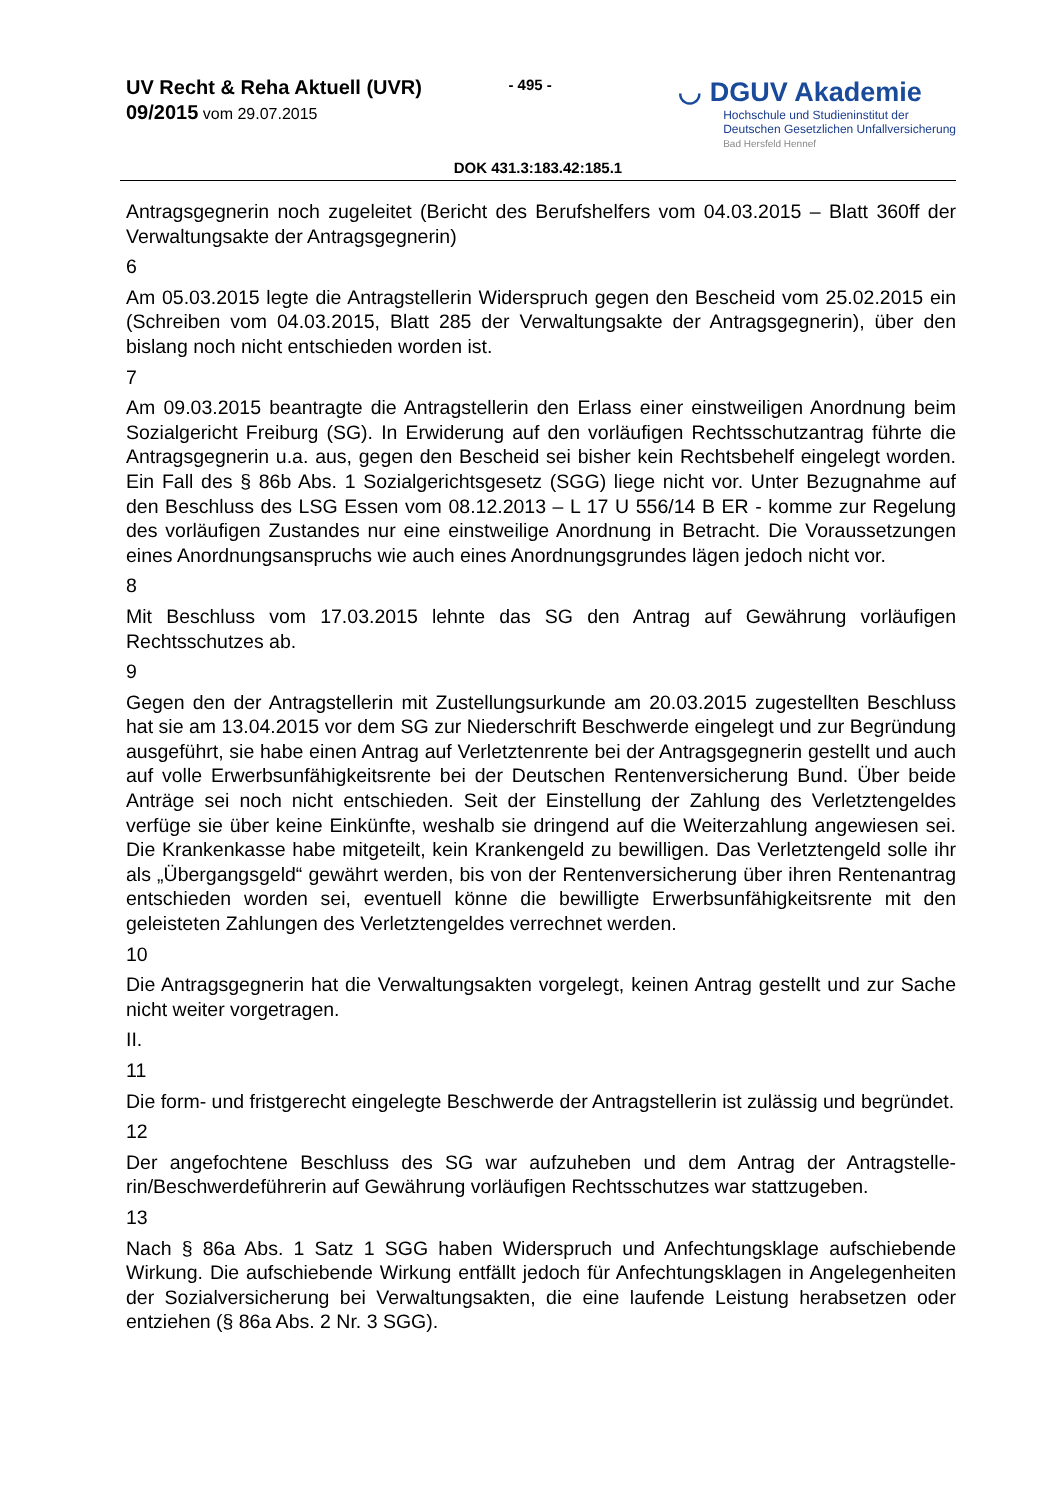UV Recht & Reha Aktuell (UVR)
09/2015 vom 29.07.2015
- 495 -
◡ DGUV Akademie
Hochschule und Studieninstitut der
Deutschen Gesetzlichen Unfallversicherung
Bad Hersfeld Hennef
DOK 431.3:183.42:185.1
Antragsgegnerin noch zugeleitet (Bericht des Berufshelfers vom 04.03.2015 – Blatt 360ff der Verwaltungsakte der Antragsgegnerin)
6
Am 05.03.2015 legte die Antragstellerin Widerspruch gegen den Bescheid vom 25.02.2015 ein (Schreiben vom 04.03.2015, Blatt 285 der Verwaltungsakte der Antrags­gegnerin), über den bislang noch nicht entschieden worden ist.
7
Am 09.03.2015 beantragte die Antragstellerin den Erlass einer einstweiligen Anordnung beim Sozialgericht Freiburg (SG). In Erwiderung auf den vorläufigen Rechtsschutzantrag führte die Antragsgegnerin u.a. aus, gegen den Bescheid sei bisher kein Rechtsbehelf eingelegt worden. Ein Fall des § 86b Abs. 1 Sozialgerichtsgesetz (SGG) liege nicht vor. Unter Bezugnahme auf den Beschluss des LSG Essen vom 08.12.2013 – L 17 U 556/14 B ER - komme zur Regelung des vorläufigen Zustandes nur eine einstweilige Anordnung in Betracht. Die Voraussetzungen eines Anordnungsanspruchs wie auch eines Anordnungs­grundes lägen jedoch nicht vor.
8
Mit Beschluss vom 17.03.2015 lehnte das SG den Antrag auf Gewährung vorläufigen Rechtsschutzes ab.
9
Gegen den der Antragstellerin mit Zustellungsurkunde am 20.03.2015 zugestellten Be­schluss hat sie am 13.04.2015 vor dem SG zur Niederschrift Beschwerde eingelegt und zur Begründung ausgeführt, sie habe einen Antrag auf Verletztenrente bei der Antrags­gegnerin gestellt und auch auf volle Erwerbsunfähigkeitsrente bei der Deutschen Renten­versicherung Bund. Über beide Anträge sei noch nicht entschieden. Seit der Einstellung der Zahlung des Verletztengeldes verfüge sie über keine Einkünfte, weshalb sie dringend auf die Weiterzahlung angewiesen sei. Die Krankenkasse habe mitgeteilt, kein Kranken­geld zu bewilligen. Das Verletztengeld solle ihr als „Übergangsgeld“ gewährt werden, bis von der Rentenversicherung über ihren Rentenantrag entschieden worden sei, eventuell könne die bewilligte Erwerbsunfähigkeitsrente mit den geleisteten Zahlungen des Ver­letztengeldes verrechnet werden.
10
Die Antragsgegnerin hat die Verwaltungsakten vorgelegt, keinen Antrag gestellt und zur Sache nicht weiter vorgetragen.
II.
11
Die form- und fristgerecht eingelegte Beschwerde der Antragstellerin ist zulässig und be­gründet.
12
Der angefochtene Beschluss des SG war aufzuheben und dem Antrag der Antragstelle­rin/Beschwerdeführerin auf Gewährung vorläufigen Rechtsschutzes war stattzugeben.
13
Nach § 86a Abs. 1 Satz 1 SGG haben Widerspruch und Anfechtungsklage aufschiebende Wirkung. Die aufschiebende Wirkung entfällt jedoch für Anfechtungsklagen in Angelegen­heiten der Sozialversicherung bei Verwaltungsakten, die eine laufende Leistung herabset­zen oder entziehen (§ 86a Abs. 2 Nr. 3 SGG).